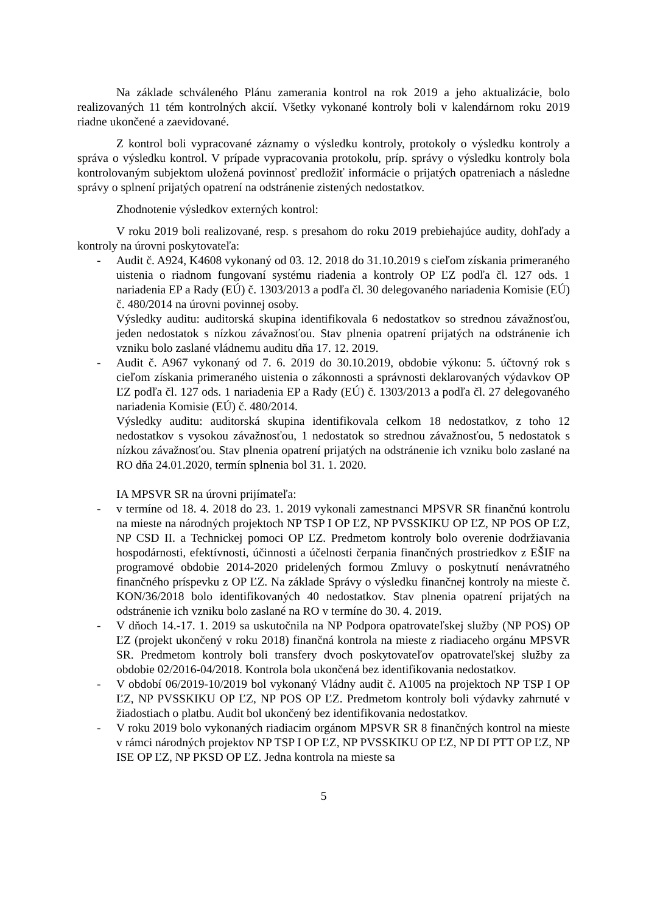Na základe schváleného Plánu zamerania kontrol na rok 2019 a jeho aktualizácie, bolo realizovaných 11 tém kontrolných akcií. Všetky vykonané kontroly boli v kalendárnom roku 2019 riadne ukončené a zaevidované.
Z kontrol boli vypracované záznamy o výsledku kontroly, protokoly o výsledku kontroly a správa o výsledku kontrol. V prípade vypracovania protokolu, príp. správy o výsledku kontroly bola kontrolovaným subjektom uložená povinnosť predložiť informácie o prijatých opatreniach a následne správy o splnení prijatých opatrení na odstránenie zistených nedostatkov.
Zhodnotenie výsledkov externých kontrol:
V roku 2019 boli realizované, resp. s presahom do roku 2019 prebiehajúce audity, dohľady a kontroly na úrovni poskytovateľa:
- Audit č. A924, K4608 vykonaný od 03. 12. 2018 do 31.10.2019 s cieľom získania primeraného uistenia o riadnom fungovaní systému riadenia a kontroly OP ĽZ podľa čl. 127 ods. 1 nariadenia EP a Rady (EÚ) č. 1303/2013 a podľa čl. 30 delegovaného nariadenia Komisie (EÚ) č. 480/2014 na úrovni povinnej osoby.
Výsledky auditu: auditorská skupina identifikovala 6 nedostatkov so strednou závažnosťou, jeden nedostatok s nízkou závažnosťou. Stav plnenia opatrení prijatých na odstránenie ich vzniku bolo zaslané vládnemu auditu dňa 17. 12. 2019.
- Audit č. A967 vykonaný od 7. 6. 2019 do 30.10.2019, obdobie výkonu: 5. účtovný rok s cieľom získania primeraného uistenia o zákonnosti a správnosti deklarovaných výdavkov OP ĽZ podľa čl. 127 ods. 1 nariadenia EP a Rady (EÚ) č. 1303/2013 a podľa čl. 27 delegovaného nariadenia Komisie (EÚ) č. 480/2014.
Výsledky auditu: auditorská skupina identifikovala celkom 18 nedostatkov, z toho 12 nedostatkov s vysokou závažnosťou, 1 nedostatok so strednou závažnosťou, 5 nedostatok s nízkou závažnosťou. Stav plnenia opatrení prijatých na odstránenie ich vzniku bolo zaslané na RO dňa 24.01.2020, termín splnenia bol 31. 1. 2020.
IA MPSVR SR na úrovni prijímateľa:
- v termíne od 18. 4. 2018 do 23. 1. 2019 vykonali zamestnanci MPSVR SR finančnú kontrolu na mieste na národných projektoch NP TSP I OP ĽZ, NP PVSSKIKU OP ĽZ, NP POS OP ĽZ, NP CSD II. a Technickej pomoci OP ĽZ. Predmetom kontroly bolo overenie dodržiavania hospodárnosti, efektívnosti, účinnosti a účelnosti čerpania finančných prostriedkov z EŠIF na programové obdobie 2014-2020 pridelených formou Zmluvy o poskytnutí nenávratného finančného príspevku z OP ĽZ. Na základe Správy o výsledku finančnej kontroly na mieste č. KON/36/2018 bolo identifikovaných 40 nedostatkov. Stav plnenia opatrení prijatých na odstránenie ich vzniku bolo zaslané na RO v termíne do 30. 4. 2019.
- V dňoch 14.-17. 1. 2019 sa uskutočnila na NP Podpora opatrovateľskej služby (NP POS) OP ĽZ (projekt ukončený v roku 2018) finančná kontrola na mieste z riadiaceho orgánu MPSVR SR. Predmetom kontroly boli transfery dvoch poskytovateľov opatrovateľskej služby za obdobie 02/2016-04/2018. Kontrola bola ukončená bez identifikovania nedostatkov.
- V období 06/2019-10/2019 bol vykonaný Vládny audit č. A1005 na projektoch NP TSP I OP ĽZ, NP PVSSKIKU OP ĽZ, NP POS OP ĽZ. Predmetom kontroly boli výdavky zahrnuté v žiadostiach o platbu. Audit bol ukončený bez identifikovania nedostatkov.
- V roku 2019 bolo vykonaných riadiacim orgánom MPSVR SR 8 finančných kontrol na mieste v rámci národných projektov NP TSP I OP ĽZ, NP PVSSKIKU OP ĽZ, NP DI PTT OP ĽZ, NP ISE OP ĽZ, NP PKSD OP ĽZ. Jedna kontrola na mieste sa
5